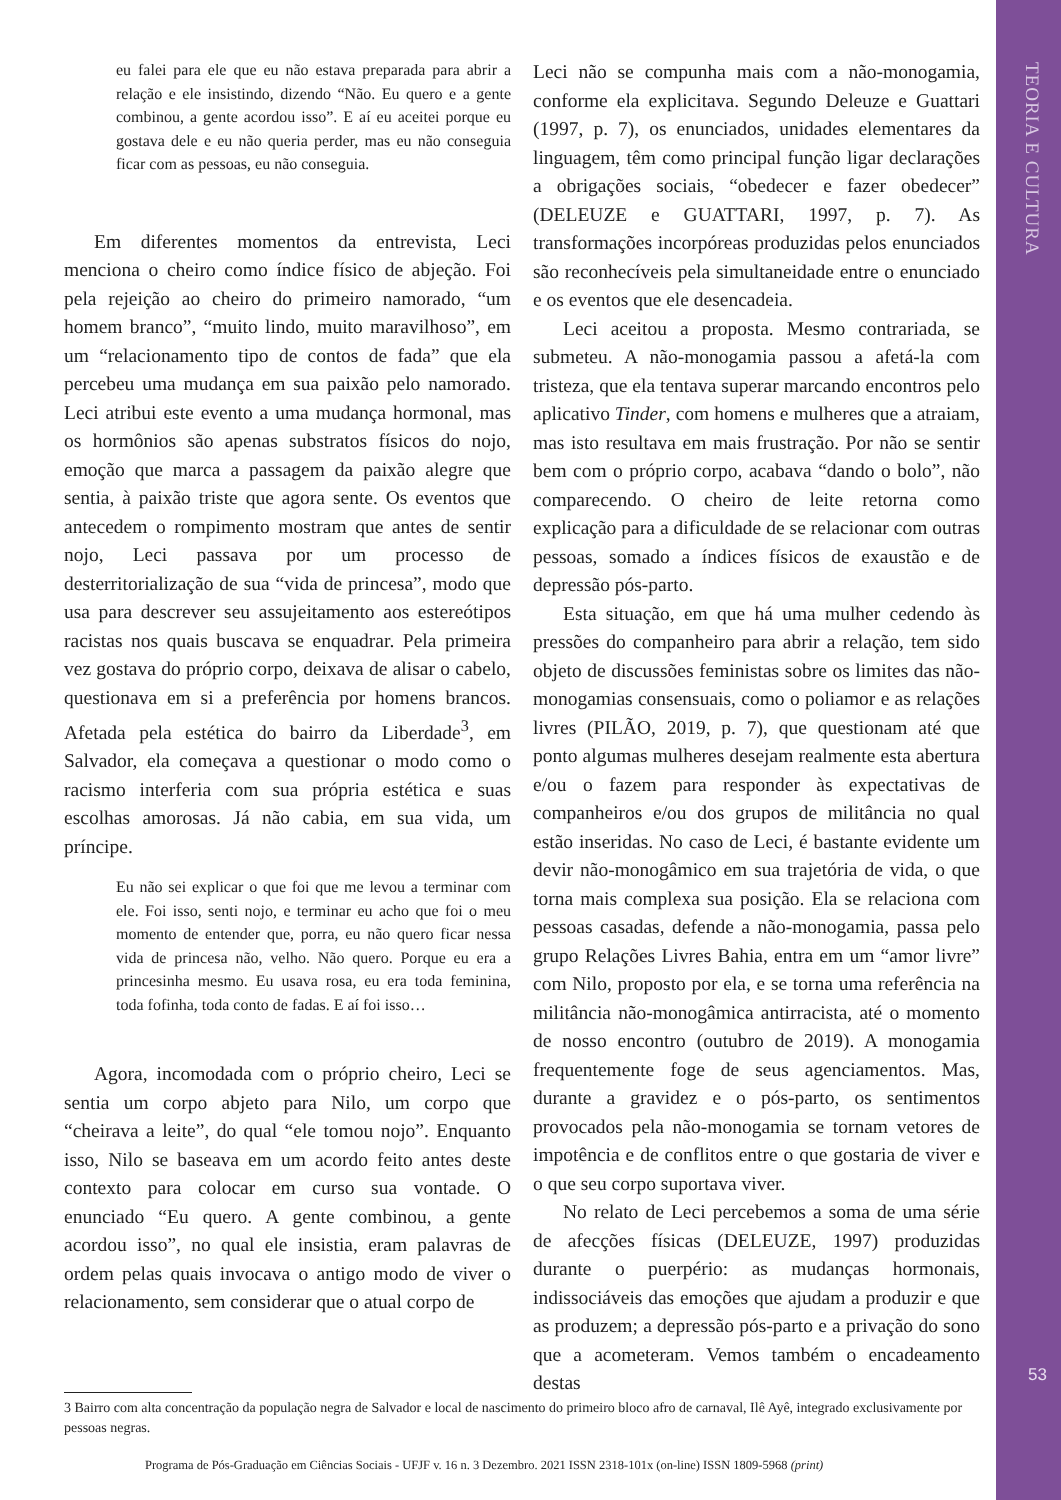TEORIA E CULTURA
eu falei para ele que eu não estava preparada para abrir a relação e ele insistindo, dizendo “Não. Eu quero e a gente combinou, a gente acordou isso”. E aí eu aceitei porque eu gostava dele e eu não queria perder, mas eu não conseguia ficar com as pessoas, eu não conseguia.
Em diferentes momentos da entrevista, Leci menciona o cheiro como índice físico de abjeção. Foi pela rejeição ao cheiro do primeiro namorado, “um homem branco”, “muito lindo, muito maravilhoso”, em um “relacionamento tipo de contos de fada” que ela percebeu uma mudança em sua paixão pelo namorado. Leci atribui este evento a uma mudança hormonal, mas os hormônios são apenas substratos físicos do nojo, emoção que marca a passagem da paixão alegre que sentia, à paixão triste que agora sente. Os eventos que antecedem o rompimento mostram que antes de sentir nojo, Leci passava por um processo de desterritorialização de sua “vida de princesa”, modo que usa para descrever seu assujeitamento aos estereótipos racistas nos quais buscava se enquadrar. Pela primeira vez gostava do próprio corpo, deixava de alisar o cabelo, questionava em si a preferência por homens brancos. Afetada pela estética do bairro da Liberdade<sup>3</sup>, em Salvador, ela começava a questionar o modo como o racismo interferia com sua própria estética e suas escolhas amorosas. Já não cabia, em sua vida, um príncipe.
Eu não sei explicar o que foi que me levou a terminar com ele. Foi isso, senti nojo, e terminar eu acho que foi o meu momento de entender que, porra, eu não quero ficar nessa vida de princesa não, velho. Não quero. Porque eu era a princesinha mesmo. Eu usava rosa, eu era toda feminina, toda fofinha, toda conto de fadas. E aí foi isso…
Agora, incomodada com o próprio cheiro, Leci se sentia um corpo abjeto para Nilo, um corpo que “cheirava a leite”, do qual “ele tomou nojo”. Enquanto isso, Nilo se baseava em um acordo feito antes deste contexto para colocar em curso sua vontade. O enunciado “Eu quero. A gente combinou, a gente acordou isso”, no qual ele insistia, eram palavras de ordem pelas quais invocava o antigo modo de viver o relacionamento, sem considerar que o atual corpo de
Leci não se compunha mais com a não-monogamia, conforme ela explicitava. Segundo Deleuze e Guattari (1997, p. 7), os enunciados, unidades elementares da linguagem, têm como principal função ligar declarações a obrigações sociais, “obedecer e fazer obedecer” (DELEUZE e GUATTARI, 1997, p. 7). As transformações incorpóreas produzidas pelos enunciados são reconhecíveis pela simultaneidade entre o enunciado e os eventos que ele desencadeia.
Leci aceitou a proposta. Mesmo contrariada, se submeteu. A não-monogamia passou a afetá-la com tristeza, que ela tentava superar marcando encontros pelo aplicativo Tinder, com homens e mulheres que a atraiam, mas isto resultava em mais frustração. Por não se sentir bem com o próprio corpo, acabava “dando o bolo”, não comparecendo. O cheiro de leite retorna como explicação para a dificuldade de se relacionar com outras pessoas, somado a índices físicos de exaustão e de depressão pós-parto.
Esta situação, em que há uma mulher cedendo às pressões do companheiro para abrir a relação, tem sido objeto de discussões feministas sobre os limites das não-monogamias consensuais, como o poliamor e as relações livres (PILÃO, 2019, p. 7), que questionam até que ponto algumas mulheres desejam realmente esta abertura e/ou o fazem para responder às expectativas de companheiros e/ou dos grupos de militância no qual estão inseridas. No caso de Leci, é bastante evidente um devir não-monogâmico em sua trajetória de vida, o que torna mais complexa sua posição. Ela se relaciona com pessoas casadas, defende a não-monogamia, passa pelo grupo Relações Livres Bahia, entra em um “amor livre” com Nilo, proposto por ela, e se torna uma referência na militância não-monogâmica antirracista, até o momento de nosso encontro (outubro de 2019). A monogamia frequentemente foge de seus agenciamentos. Mas, durante a gravidez e o pós-parto, os sentimentos provocados pela não-monogamia se tornam vetores de impotência e de conflitos entre o que gostaria de viver e o que seu corpo suportava viver.
No relato de Leci percebemos a soma de uma série de afecções físicas (DELEUZE, 1997) produzidas durante o puerpério: as mudanças hormonais, indissociáveis das emoções que ajudam a produzir e que as produzem; a depressão pós-parto e a privação do sono que a acometeram. Vemos também o encadeamento destas
3 Bairro com alta concentração da população negra de Salvador e local de nascimento do primeiro bloco afro de carnaval, Ilê Ayê, integrado exclusivamente por pessoas negras.
Programa de Pós-Graduação em Ciências Sociais - UFJF v. 16 n. 3 Dezembro. 2021 ISSN 2318-101x (on-line) ISSN 1809-5968 (print)
53